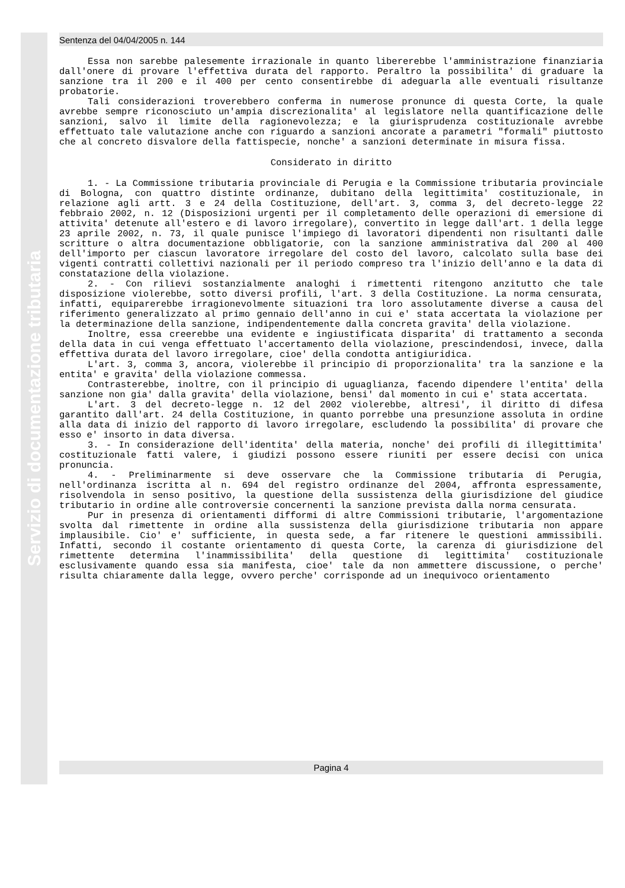Servizio di documentazione tributaria
Sentenza del 04/04/2005 n. 144
Essa non sarebbe palesemente irrazionale in quanto libererebbe l'amministrazione finanziaria dall'onere di provare l'effettiva durata del rapporto. Peraltro la possibilita' di graduare la sanzione tra il 200 e il 400 per cento consentirebbe di adeguarla alle eventuali risultanze probatorie.
Tali considerazioni troverebbero conferma in numerose pronunce di questa Corte, la quale avrebbe sempre riconosciuto un'ampia discrezionalita' al legislatore nella quantificazione delle sanzioni, salvo il limite della ragionevolezza; e la giurisprudenza costituzionale avrebbe effettuato tale valutazione anche con riguardo a sanzioni ancorate a parametri "formali" piuttosto che al concreto disvalore della fattispecie, nonche' a sanzioni determinate in misura fissa.
Considerato in diritto
1. - La Commissione tributaria provinciale di Perugia e la Commissione tributaria provinciale di Bologna, con quattro distinte ordinanze, dubitano della legittimita' costituzionale, in relazione agli artt. 3 e 24 della Costituzione, dell'art. 3, comma 3, del decreto-legge 22 febbraio 2002, n. 12 (Disposizioni urgenti per il completamento delle operazioni di emersione di attivita' detenute all'estero e di lavoro irregolare), convertito in legge dall'art. 1 della legge 23 aprile 2002, n. 73, il quale punisce l'impiego di lavoratori dipendenti non risultanti dalle scritture o altra documentazione obbligatorie, con la sanzione amministrativa dal 200 al 400 dell'importo per ciascun lavoratore irregolare del costo del lavoro, calcolato sulla base dei vigenti contratti collettivi nazionali per il periodo compreso tra l'inizio dell'anno e la data di constatazione della violazione.
2. - Con rilievi sostanzialmente analoghi i rimettenti ritengono anzitutto che tale disposizione violerebbe, sotto diversi profili, l'art. 3 della Costituzione. La norma censurata, infatti, equiparerebbe irragionevolmente situazioni tra loro assolutamente diverse a causa del riferimento generalizzato al primo gennaio dell'anno in cui e' stata accertata la violazione per la determinazione della sanzione, indipendentemente dalla concreta gravita' della violazione.
Inoltre, essa creerebbe una evidente e ingiustificata disparita' di trattamento a seconda della data in cui venga effettuato l'accertamento della violazione, prescindendosi, invece, dalla effettiva durata del lavoro irregolare, cioe' della condotta antigiuridica.
L'art. 3, comma 3, ancora, violerebbe il principio di proporzionalita' tra la sanzione e la entita' e gravita' della violazione commessa.
Contrasterebbe, inoltre, con il principio di uguaglianza, facendo dipendere l'entita' della sanzione non gia' dalla gravita' della violazione, bensi' dal momento in cui e' stata accertata.
L'art. 3 del decreto-legge n. 12 del 2002 violerebbe, altresi', il diritto di difesa garantito dall'art. 24 della Costituzione, in quanto porrebbe una presunzione assoluta in ordine alla data di inizio del rapporto di lavoro irregolare, escludendo la possibilita' di provare che esso e' insorto in data diversa.
3. - In considerazione dell'identita' della materia, nonche' dei profili di illegittimita' costituzionale fatti valere, i giudizi possono essere riuniti per essere decisi con unica pronuncia.
4. - Preliminarmente si deve osservare che la Commissione tributaria di Perugia, nell'ordinanza iscritta al n. 694 del registro ordinanze del 2004, affronta espressamente, risolvendola in senso positivo, la questione della sussistenza della giurisdizione del giudice tributario in ordine alle controversie concernenti la sanzione prevista dalla norma censurata.
Pur in presenza di orientamenti difformi di altre Commissioni tributarie, l'argomentazione svolta dal rimettente in ordine alla sussistenza della giurisdizione tributaria non appare implausibile. Cio' e' sufficiente, in questa sede, a far ritenere le questioni ammissibili. Infatti, secondo il costante orientamento di questa Corte, la carenza di giurisdizione del rimettente determina l'inammissibilita' della questione di legittimita' costituzionale esclusivamente quando essa sia manifesta, cioe' tale da non ammettere discussione, o perche' risulta chiaramente dalla legge, ovvero perche' corrisponde ad un inequivoco orientamento
Pagina 4